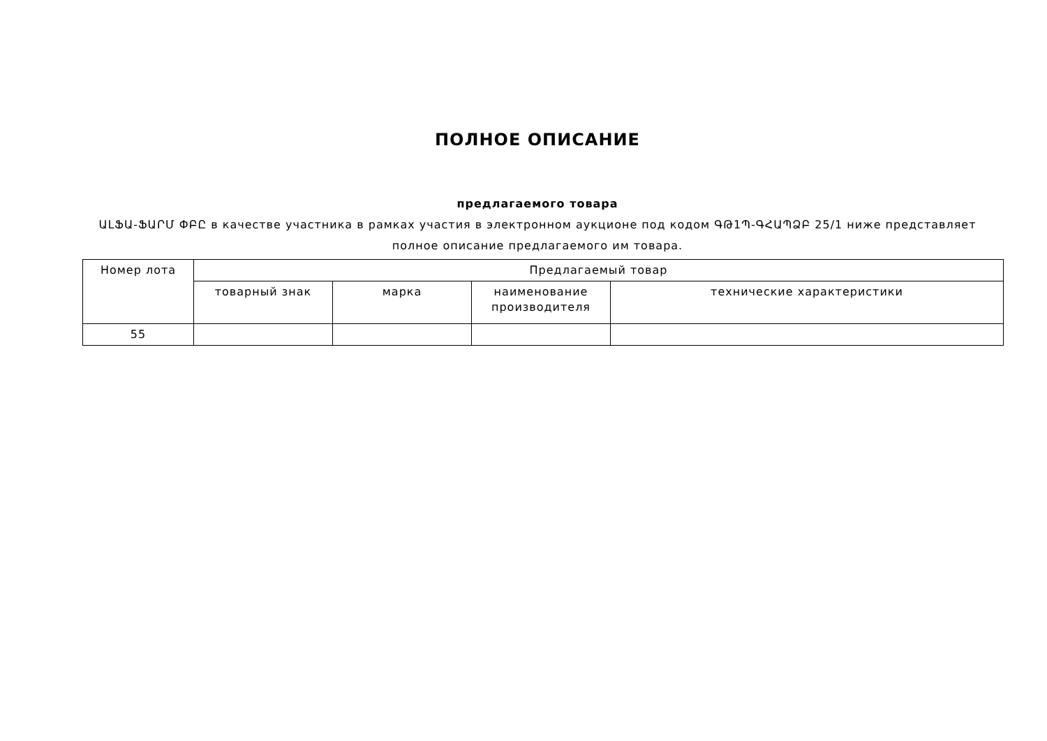ПОЛНОЕ ОПИСАНИЕ
предлагаемого товара
ԱԼՖԱ-ՖԱՐՄ ՓԲԸ в качестве участника в рамках участия в электронном аукционе под кодом ԳԹ1Պ-ԳՀԱՊՁԲ 25/1 ниже представляет полное описание предлагаемого им товара.
| Номер лота | Предлагаемый товар | | | |
| --- | --- | --- | --- | --- |
| | товарный знак | марка | наименование производителя | технические характеристики |
| 55 | | | | |